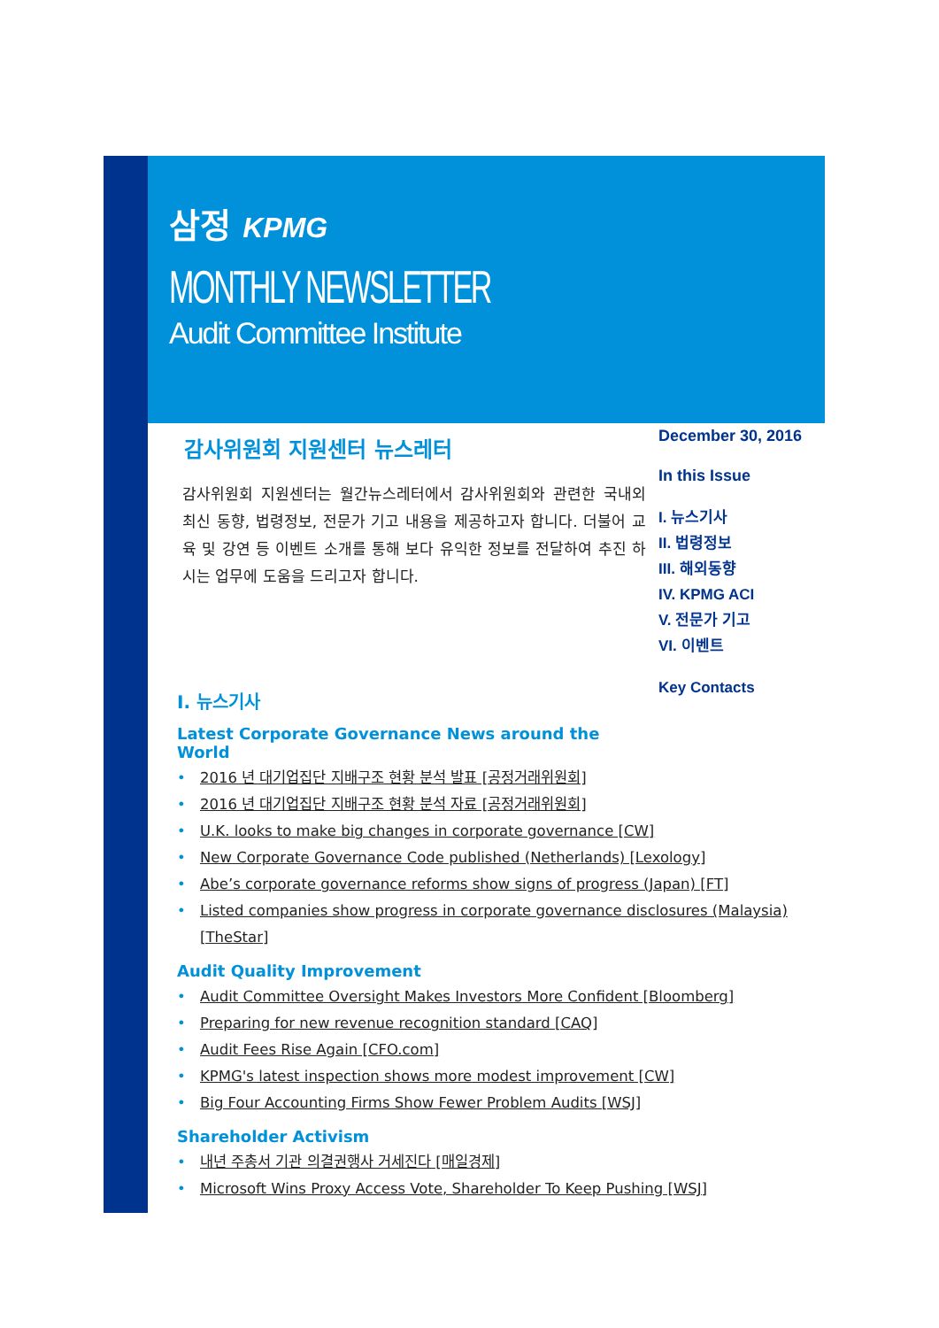삼정 KPMG
MONTHLY NEWSLETTER
Audit Committee Institute
December 30, 2016
In this Issue
I. 뉴스기사
II. 법령정보
III. 해외동향
IV. KPMG ACI
V. 전문가 기고
VI. 이벤트
Key Contacts
감사위원회 지원센터 뉴스레터
감사위원회 지원센터는 월간뉴스레터에서 감사위원회와 관련한 국내외 최신 동향, 법령정보, 전문가 기고 내용을 제공하고자 합니다. 더불어 교육 및 강연 등 이벤트 소개를 통해 보다 유익한 정보를 전달하여 추진 하시는 업무에 도움을 드리고자 합니다.
I. 뉴스기사
Latest Corporate Governance News around the World
2016 년 대기업집단 지배구조 현황 분석 발표 [공정거래위원회]
2016 년 대기업집단 지배구조 현황 분석 자료 [공정거래위원회]
U.K. looks to make big changes in corporate governance [CW]
New Corporate Governance Code published (Netherlands) [Lexology]
Abe’s corporate governance reforms show signs of progress (Japan) [FT]
Listed companies show progress in corporate governance disclosures (Malaysia) [TheStar]
Audit Quality Improvement
Audit Committee Oversight Makes Investors More Confident [Bloomberg]
Preparing for new revenue recognition standard [CAQ]
Audit Fees Rise Again [CFO.com]
KPMG's latest inspection shows more modest improvement [CW]
Big Four Accounting Firms Show Fewer Problem Audits [WSJ]
Shareholder Activism
내년 주총서 기관 의결권행사 거세진다 [매일경제]
Microsoft Wins Proxy Access Vote, Shareholder To Keep Pushing [WSJ]